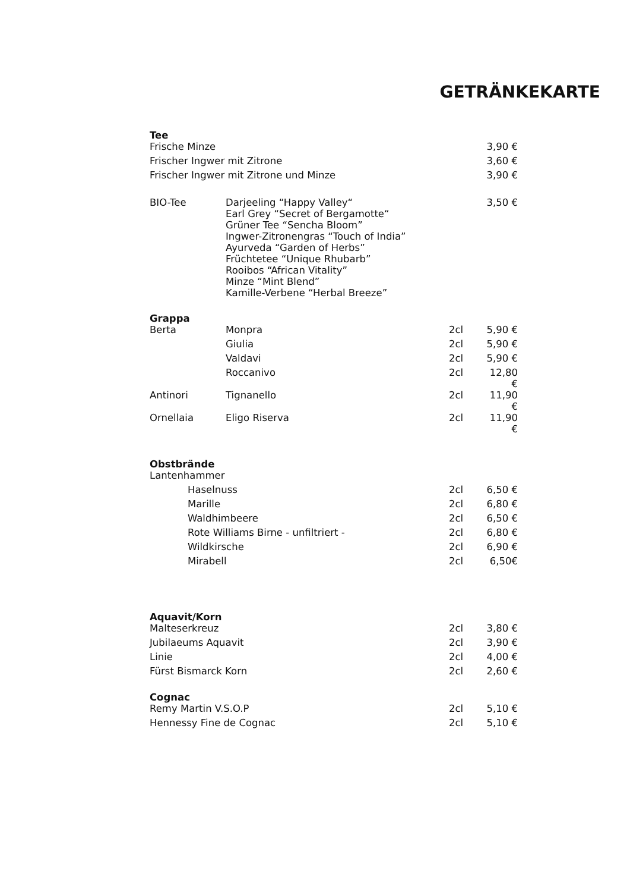GETRÄNKEKARTE
Tee
| Frische Minze | | | 3,90 € |
| Frischer Ingwer mit Zitrone | | | 3,60 € |
| Frischer Ingwer mit Zitrone und Minze | | | 3,90 € |
| BIO-Tee | Darjeeling “Happy Valley“ Earl Grey “Secret of Bergamotte“ Grüner Tee “Sencha Bloom” Ingwer-Zitronengras “Touch of India” Ayurveda “Garden of Herbs” Früchtetee “Unique Rhubarb” Rooibos “African Vitality” Minze “Mint Blend” Kamille-Verbene “Herbal Breeze” | | 3,50 € |
Grappa
| Berta | Monpra | 2cl | 5,90 € |
| | Giulia | 2cl | 5,90 € |
| | Valdavi | 2cl | 5,90 € |
| | Roccanivo | 2cl | 12,80 € |
| Antinori | Tignanello | 2cl | 11,90 € |
| Ornellaia | Eligo Riserva | 2cl | 11,90 € |
Obstbrände
| Lantenhammer | | |
| Haselnuss | 2cl | 6,50 € |
| Marille | 2cl | 6,80 € |
| Waldhimbeere | 2cl | 6,50 € |
| Rote Williams Birne - unfiltriert - | 2cl | 6,80 € |
| Wildkirsche | 2cl | 6,90 € |
| Mirabell | 2cl | 6,50€ |
Aquavit/Korn
| Malteserkreuz | 2cl | 3,80 € |
| Jubilaeums Aquavit | 2cl | 3,90 € |
| Linie | 2cl | 4,00 € |
| Fürst Bismarck Korn | 2cl | 2,60 € |
Cognac
| Remy Martin V.S.O.P | 2cl | 5,10 € |
| Hennessy Fine de Cognac | 2cl | 5,10 € |